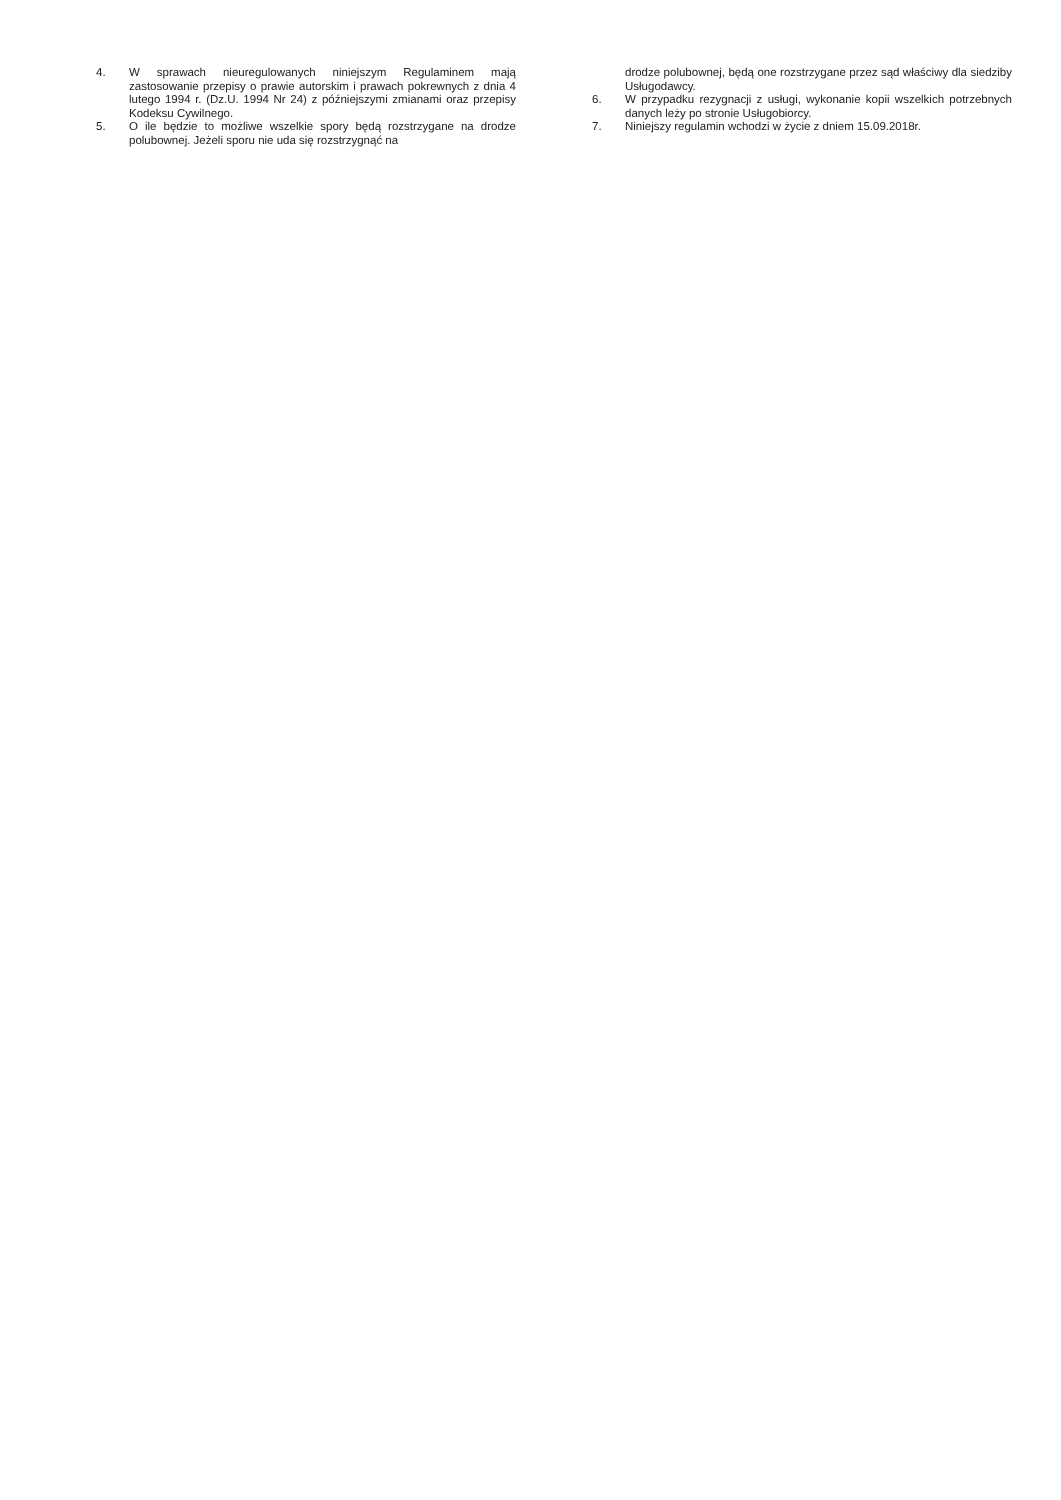4. W sprawach nieuregulowanych niniejszym Regulaminem mają zastosowanie przepisy o prawie autorskim i prawach pokrewnych z dnia 4 lutego 1994 r. (Dz.U. 1994 Nr 24) z późniejszymi zmianami oraz przepisy Kodeksu Cywilnego.
5. O ile będzie to możliwe wszelkie spory będą rozstrzygane na drodze polubownej. Jeżeli sporu nie uda się rozstrzygnąć na
drodze polubownej, będą one rozstrzygane przez sąd właściwy dla siedziby Usługodawcy.
6. W przypadku rezygnacji z usługi, wykonanie kopii wszelkich potrzebnych danych leży po stronie Usługobiorcy.
7. Niniejszy regulamin wchodzi w życie z dniem 15.09.2018r.